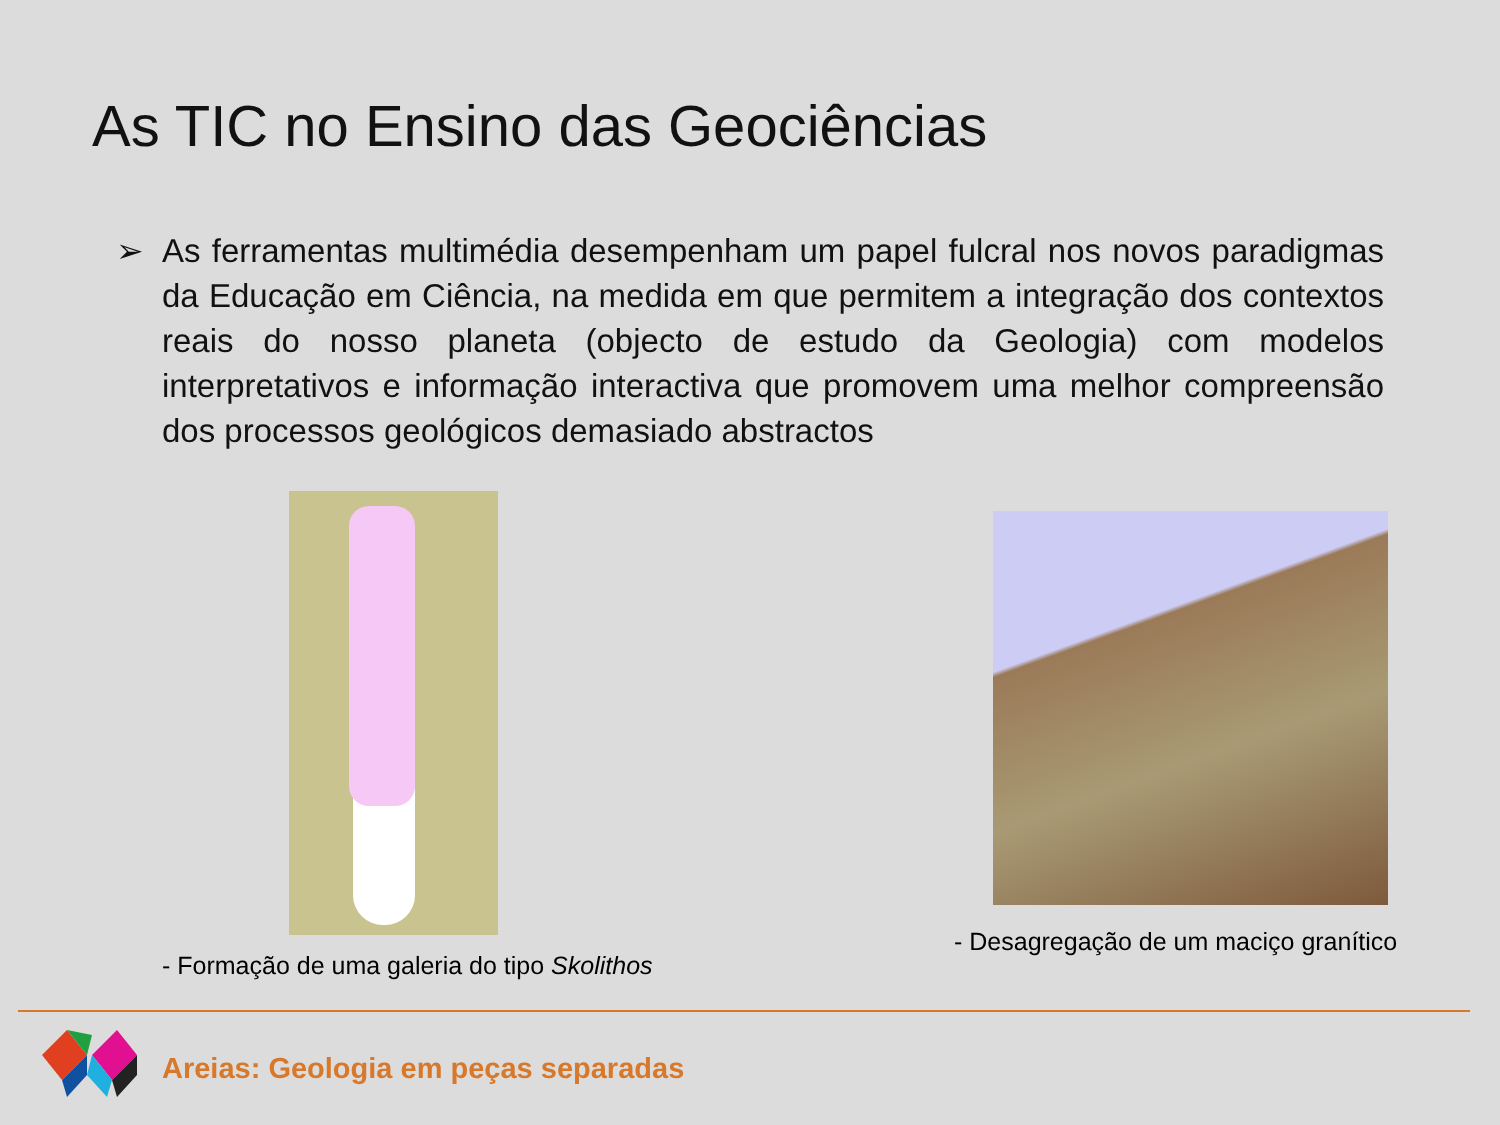As TIC no Ensino das Geociências
➢ As ferramentas multimédia desempenham um papel fulcral nos novos paradigmas da Educação em Ciência, na medida em que permitem a integração dos contextos reais do nosso planeta (objecto de estudo da Geologia) com modelos interpretativos e informação interactiva que promovem uma melhor compreensão dos processos geológicos demasiado abstractos
- Formação de uma galeria do tipo Skolithos
- Desagregação de um maciço granítico
Areias: Geologia em peças separadas